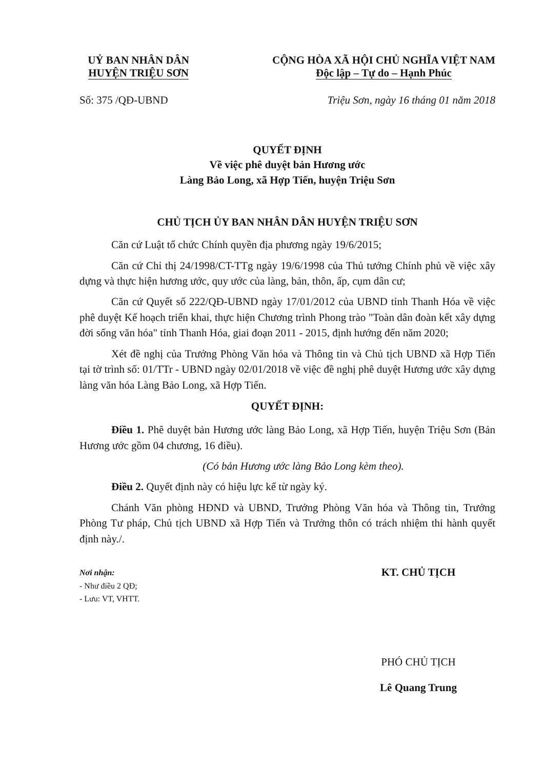UỶ BAN NHÂN DÂN
HUYỆN TRIỆU SƠN
CỘNG HÒA XÃ HỘI CHỦ NGHĨA VIỆT NAM
Độc lập – Tự do – Hạnh Phúc
Số: 375 /QĐ-UBND Triệu Sơn, ngày 16 tháng 01 năm 2018
QUYẾT ĐỊNH
Về việc phê duyệt bản Hương ước
Làng Bảo Long, xã Hợp Tiến, huyện Triệu Sơn
CHỦ TỊCH ỦY BAN NHÂN DÂN HUYỆN TRIỆU SƠN
Căn cứ Luật tổ chức Chính quyền địa phương ngày 19/6/2015;
Căn cứ Chỉ thị 24/1998/CT-TTg ngày 19/6/1998 của Thủ tướng Chính phủ về việc xây dựng và thực hiện hương ước, quy ước của làng, bản, thôn, ấp, cụm dân cư;
Căn cứ Quyết số 222/QĐ-UBND ngày 17/01/2012 của UBND tỉnh Thanh Hóa về việc phê duyệt Kế hoạch triển khai, thực hiện Chương trình Phong trào "Toàn dân đoàn kết xây dựng đời sống văn hóa" tỉnh Thanh Hóa, giai đoạn 2011 - 2015, định hướng đến năm 2020;
Xét đề nghị của Trưởng Phòng Văn hóa và Thông tin và Chủ tịch UBND xã Hợp Tiến tại tờ trình số: 01/TTr - UBND ngày 02/01/2018 về việc đề nghị phê duyệt Hương ước xây dựng làng văn hóa Làng Bảo Long, xã Hợp Tiến.
QUYẾT ĐỊNH:
Điều 1. Phê duyệt bản Hương ước làng Bảo Long, xã Hợp Tiến, huyện Triệu Sơn (Bản Hương ước gồm 04 chương, 16 điều).
(Có bản Hương ước làng Bảo Long kèm theo).
Điều 2. Quyết định này có hiệu lực kể từ ngày ký.
Chánh Văn phòng HĐND và UBND, Trưởng Phòng Văn hóa và Thông tin, Trưởng Phòng Tư pháp, Chủ tịch UBND xã Hợp Tiến và Trưởng thôn có trách nhiệm thi hành quyết định này./.
Nơi nhận:
- Như điều 2 QĐ;
- Lưu: VT, VHTT.
KT. CHỦ TỊCH
PHÓ CHỦ TỊCH
Lê Quang Trung